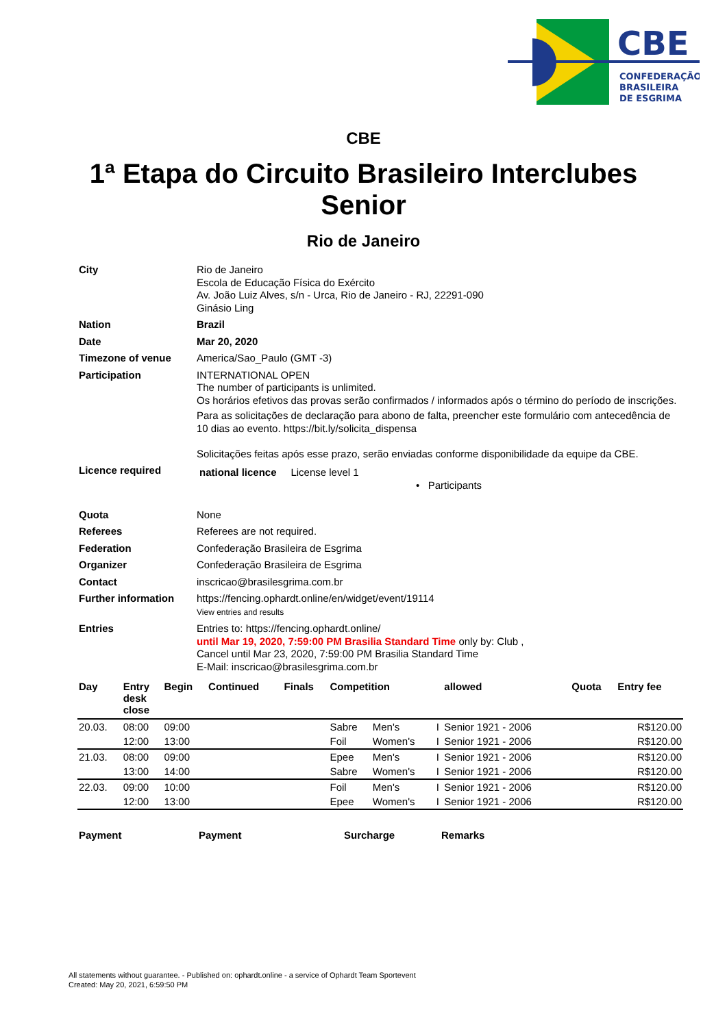CBE
CONFEDERAÇÃO
BRASILEIRA
DE ESGRIMA
CBE
1ª Etapa do Circuito Brasileiro Interclubes Senior
Rio de Janeiro
| City | Rio de Janeiro Escola de Educação Física do Exército Av. João Luiz Alves, s/n - Urca, Rio de Janeiro - RJ, 22291-090 Ginásio Ling |
| Nation | Brazil |
| Date | Mar 20, 2020 |
| Timezone of venue | America/Sao_Paulo (GMT -3) |
| Participation | INTERNATIONAL OPEN The number of participants is unlimited. Os horários efetivos das provas serão confirmados / informados após o término do período de inscrições. Para as solicitações de declaração para abono de falta, preencher este formulário com antecedência de 10 dias ao evento. https://bit.ly/solicita_dispensa Solicitações feitas após esse prazo, serão enviadas conforme disponibilidade da equipe da CBE. |
| Licence required | national licence License level 1 • Participants |
| Quota | None |
| Referees | Referees are not required. |
| Federation | Confederação Brasileira de Esgrima |
| Organizer | Confederação Brasileira de Esgrima |
| Contact | inscricao@brasilesgrima.com.br |
| Further information | https://fencing.ophardt.online/en/widget/event/19114 View entries and results |
| Entries | Entries to: https://fencing.ophardt.online/ until Mar 19, 2020, 7:59:00 PM Brasilia Standard Time only by: Club , Cancel until Mar 23, 2020, 7:59:00 PM Brasilia Standard Time E-Mail: inscricao@brasilesgrima.com.br |
| Day | Entry desk close | Begin | Continued | Finals | Competition | | | allowed | Quota | Entry fee |
| --- | --- | --- | --- | --- | --- | --- | --- | --- | --- | --- |
| 20.03. | 08:00 | 09:00 | | | Sabre | Men's | I | Senior 1921 - 2006 | | R$120.00 |
| | 12:00 | 13:00 | | | Foil | Women's | I | Senior 1921 - 2006 | | R$120.00 |
| 21.03. | 08:00 | 09:00 | | | Epee | Men's | I | Senior 1921 - 2006 | | R$120.00 |
| | 13:00 | 14:00 | | | Sabre | Women's | I | Senior 1921 - 2006 | | R$120.00 |
| 22.03. | 09:00 | 10:00 | | | Foil | Men's | I | Senior 1921 - 2006 | | R$120.00 |
| | 12:00 | 13:00 | | | Epee | Women's | I | Senior 1921 - 2006 | | R$120.00 |
Payment Payment Surcharge Remarks
All statements without guarantee. - Published on: ophardt.online - a service of Ophardt Team Sportevent
Created: May 20, 2021, 6:59:50 PM